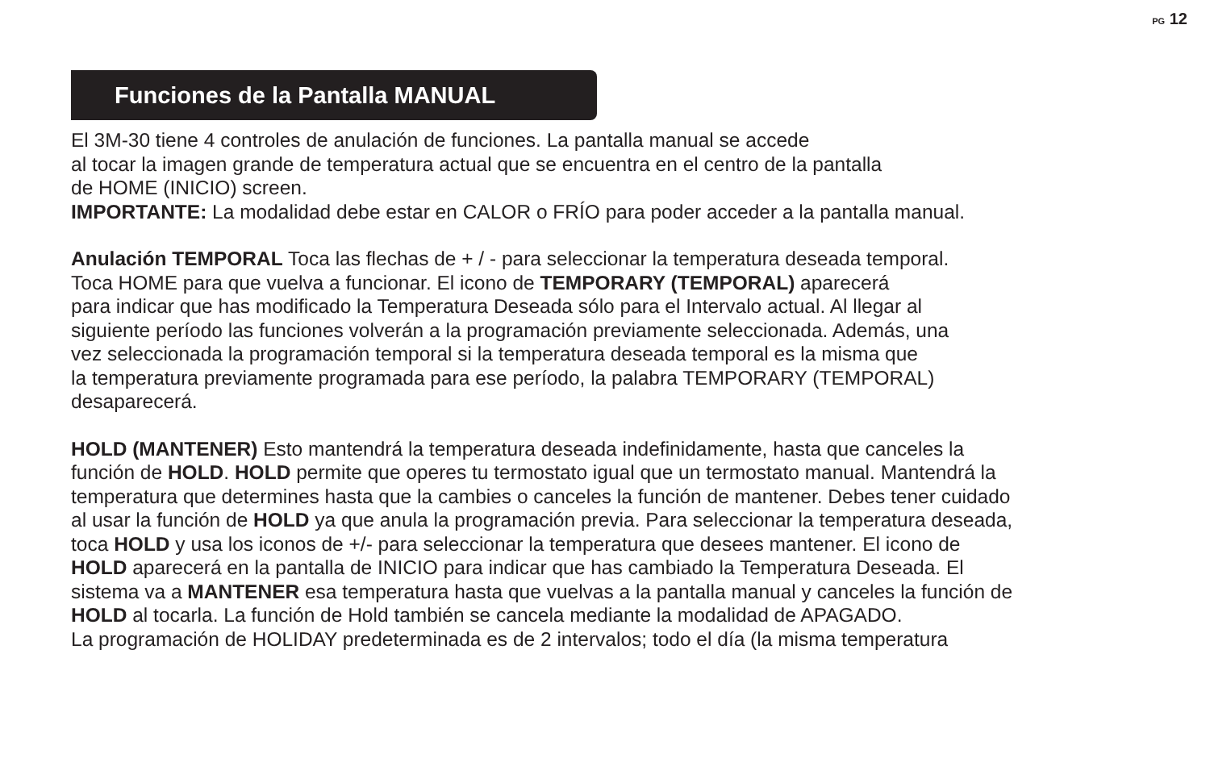PG 12
Funciones de la Pantalla MANUAL
El 3M-30 tiene 4 controles de anulación de funciones. La pantalla manual se accede
al tocar la imagen grande de temperatura actual que se encuentra en el centro de la pantalla
de HOME (INICIO) screen.
IMPORTANTE: La modalidad debe estar en CALOR o FRÍO para poder acceder a la pantalla manual.
Anulación TEMPORAL Toca las flechas de + / - para seleccionar la temperatura deseada temporal.
Toca HOME para que vuelva a funcionar. El icono de TEMPORARY (TEMPORAL) aparecerá
para indicar que has modificado la Temperatura Deseada sólo para el Intervalo actual. Al llegar al
siguiente período las funciones volverán a la programación previamente seleccionada. Además, una
vez seleccionada la programación temporal si la temperatura deseada temporal es la misma que
la temperatura previamente programada para ese período, la palabra TEMPORARY (TEMPORAL)
desaparecerá.
HOLD (MANTENER) Esto mantendrá la temperatura deseada indefinidamente, hasta que canceles la
función de HOLD. HOLD permite que operes tu termostato igual que un termostato manual. Mantendrá la
temperatura que determines hasta que la cambies o canceles la función de mantener. Debes tener cuidado
al usar la función de HOLD ya que anula la programación previa. Para seleccionar la temperatura deseada,
toca HOLD y usa los iconos de +/- para seleccionar la temperatura que desees mantener. El icono de
HOLD aparecerá en la pantalla de INICIO para indicar que has cambiado la Temperatura Deseada. El
sistema va a MANTENER esa temperatura hasta que vuelvas a la pantalla manual y canceles la función de
HOLD al tocarla. La función de Hold también se cancela mediante la modalidad de APAGADO.
La programación de HOLIDAY predeterminada es de 2 intervalos; todo el día (la misma temperatura